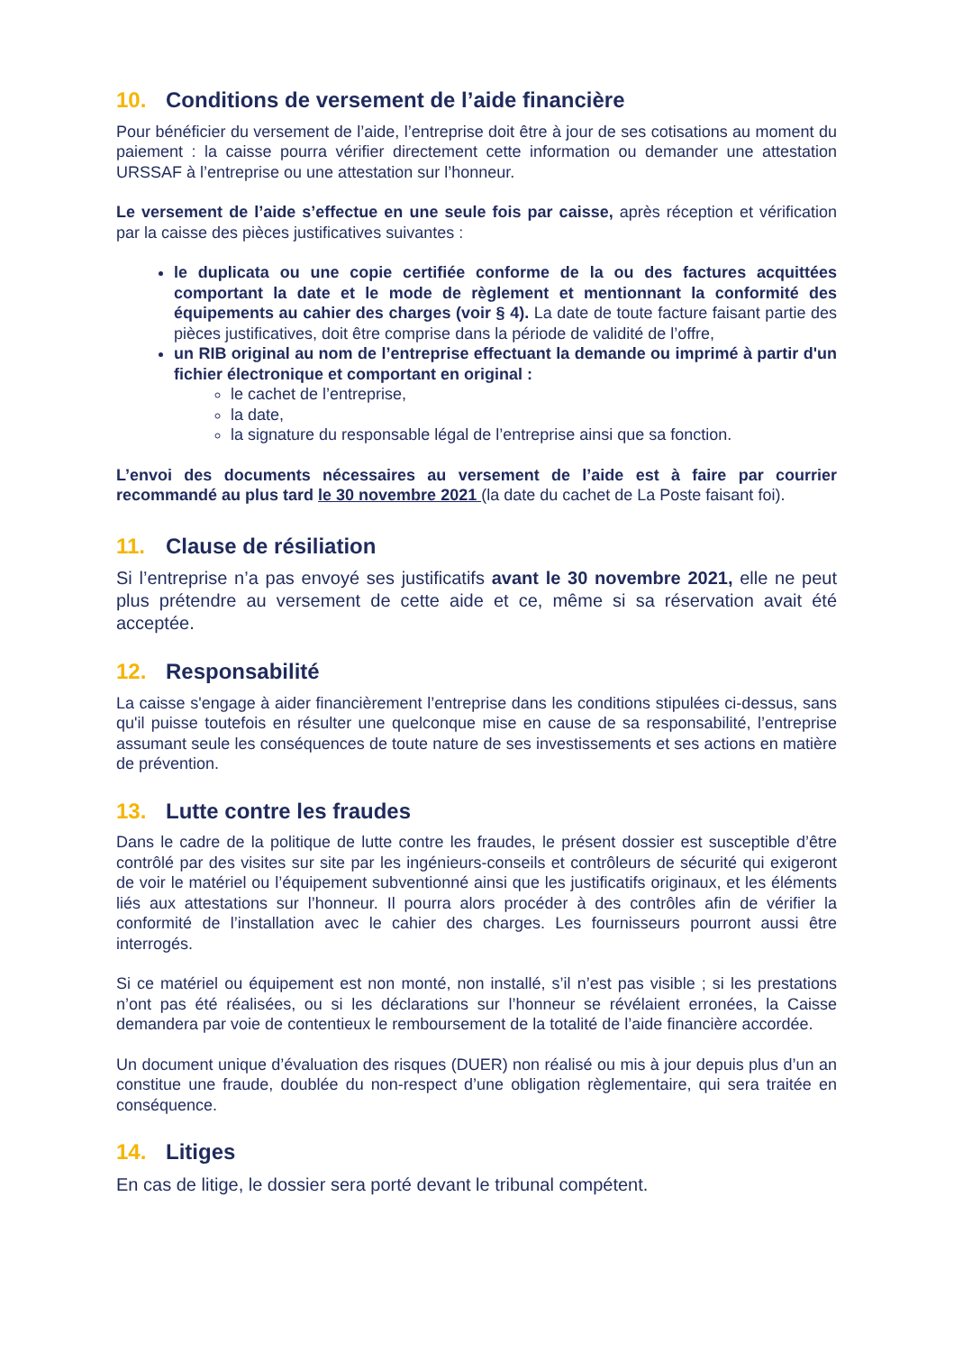10. Conditions de versement de l’aide financière
Pour bénéficier du versement de l’aide, l’entreprise doit être à jour de ses cotisations au moment du paiement : la caisse pourra vérifier directement cette information ou demander une attestation URSSAF à l’entreprise ou une attestation sur l’honneur.
Le versement de l’aide s’effectue en une seule fois par caisse, après réception et vérification par la caisse des pièces justificatives suivantes :
le duplicata ou une copie certifiée conforme de la ou des factures acquittées comportant la date et le mode de règlement et mentionnant la conformité des équipements au cahier des charges (voir § 4). La date de toute facture faisant partie des pièces justificatives, doit être comprise dans la période de validité de l’offre,
un RIB original au nom de l’entreprise effectuant la demande ou imprimé à partir d'un fichier électronique et comportant en original :
le cachet de l’entreprise,
la date,
la signature du responsable légal de l’entreprise ainsi que sa fonction.
L’envoi des documents nécessaires au versement de l’aide est à faire par courrier recommandé au plus tard le 30 novembre 2021 (la date du cachet de La Poste faisant foi).
11. Clause de résiliation
Si l’entreprise n’a pas envoyé ses justificatifs avant le 30 novembre 2021, elle ne peut plus prétendre au versement de cette aide et ce, même si sa réservation avait été acceptée.
12. Responsabilité
La caisse s'engage à aider financièrement l’entreprise dans les conditions stipulées ci-dessus, sans qu'il puisse toutefois en résulter une quelconque mise en cause de sa responsabilité, l’entreprise assumant seule les conséquences de toute nature de ses investissements et ses actions en matière de prévention.
13. Lutte contre les fraudes
Dans le cadre de la politique de lutte contre les fraudes, le présent dossier est susceptible d’être contrôlé par des visites sur site par les ingénieurs-conseils et contrôleurs de sécurité qui exigeront de voir le matériel ou l’équipement subventionné ainsi que les justificatifs originaux, et les éléments liés aux attestations sur l’honneur. Il pourra alors procéder à des contrôles afin de vérifier la conformité de l’installation avec le cahier des charges. Les fournisseurs pourront aussi être interrogés.
Si ce matériel ou équipement est non monté, non installé, s’il n’est pas visible ; si les prestations n’ont pas été réalisées, ou si les déclarations sur l’honneur se révélaient erronées, la Caisse demandera par voie de contentieux le remboursement de la totalité de l’aide financière accordée.
Un document unique d’évaluation des risques (DUER) non réalisé ou mis à jour depuis plus d’un an constitue une fraude, doublée du non-respect d’une obligation règlementaire, qui sera traitée en conséquence.
14. Litiges
En cas de litige, le dossier sera porté devant le tribunal compétent.